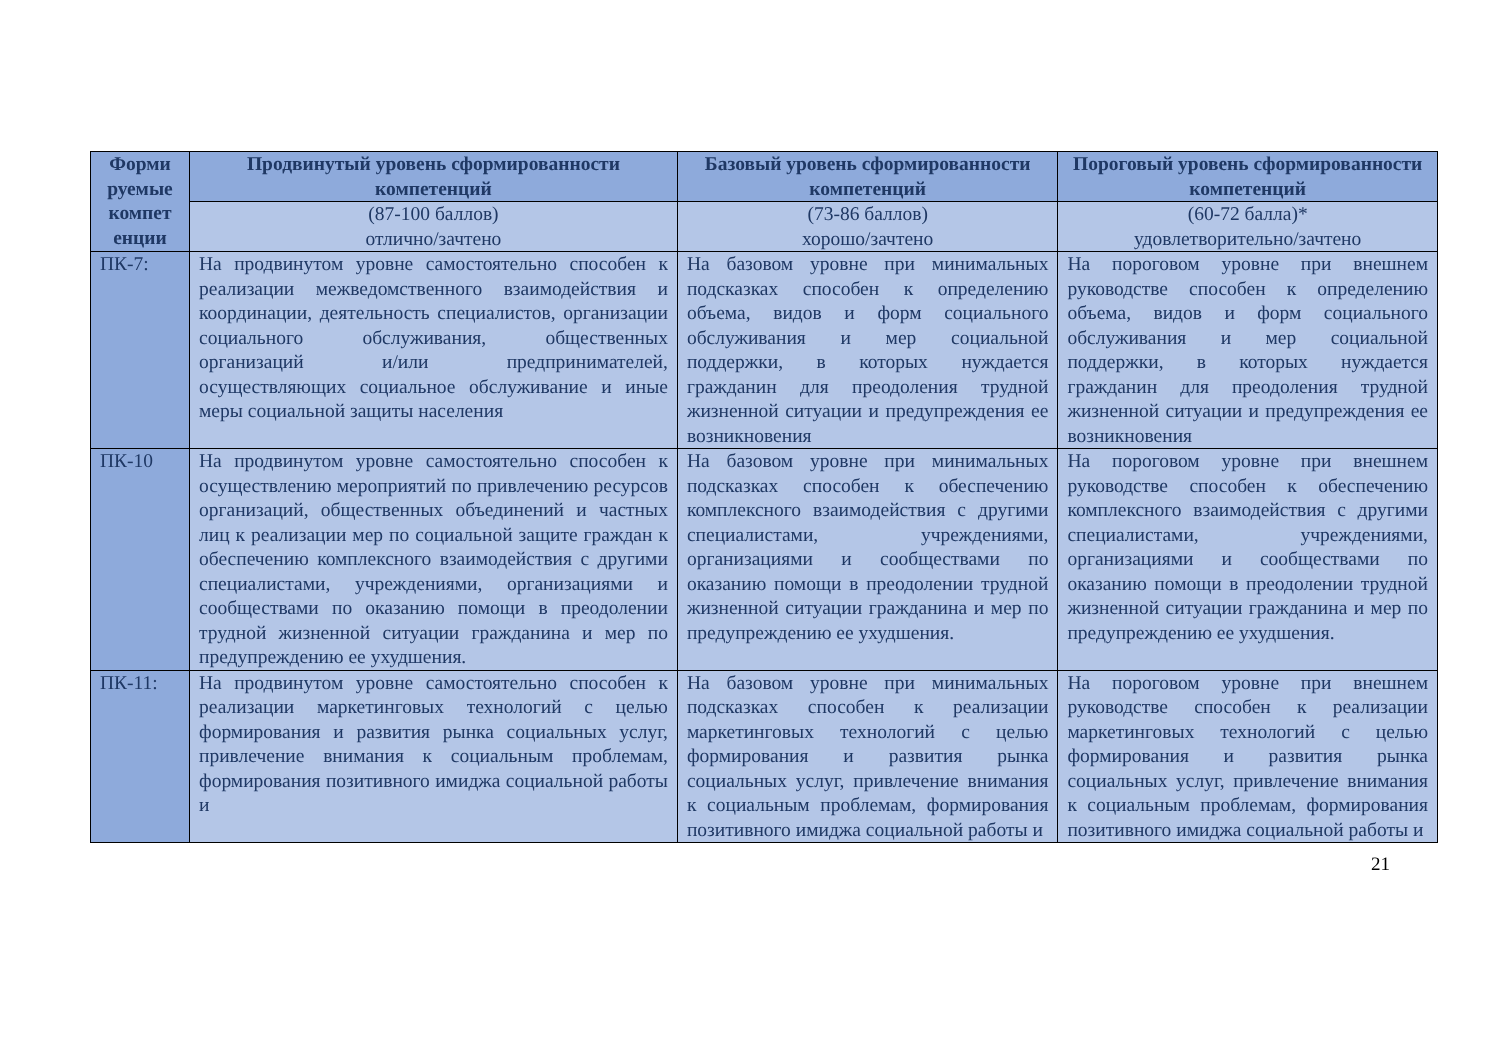| Форми руемые компет енции | Продвинутый уровень сформированности компетенций | Базовый уровень сформированности компетенций | Пороговый уровень сформированности компетенций |
| --- | --- | --- | --- |
| | (87-100 баллов) отлично/зачтено | (73-86 баллов) хорошо/зачтено | (60-72 балла)* удовлетворительно/зачтено |
| ПК-7: | На продвинутом уровне самостоятельно способен к реализации межведомственного взаимодействия и координации, деятельность специалистов, организации социального обслуживания, общественных организаций и/или предпринимателей, осуществляющих социальное обслуживание и иные меры социальной защиты населения | На базовом уровне при минимальных подсказках способен к определению объема, видов и форм социального обслуживания и мер социальной поддержки, в которых нуждается гражданин для преодоления трудной жизненной ситуации и предупреждения ее возникновения | На пороговом уровне при внешнем руководстве способен к определению объема, видов и форм социального обслуживания и мер социальной поддержки, в которых нуждается гражданин для преодоления трудной жизненной ситуации и предупреждения ее возникновения |
| ПК-10 | На продвинутом уровне самостоятельно способен к осуществлению мероприятий по привлечению ресурсов организаций, общественных объединений и частных лиц к реализации мер по социальной защите граждан к обеспечению комплексного взаимодействия с другими специалистами, учреждениями, организациями и сообществами по оказанию помощи в преодолении трудной жизненной ситуации гражданина и мер по предупреждению ее ухудшения. | На базовом уровне при минимальных подсказках способен к обеспечению комплексного взаимодействия с другими специалистами, учреждениями, организациями и сообществами по оказанию помощи в преодолении трудной жизненной ситуации гражданина и мер по предупреждению ее ухудшения. | На пороговом уровне при внешнем руководстве способен к обеспечению комплексного взаимодействия с другими специалистами, учреждениями, организациями и сообществами по оказанию помощи в преодолении трудной жизненной ситуации гражданина и мер по предупреждению ее ухудшения. |
| ПК-11: | На продвинутом уровне самостоятельно способен к реализации маркетинговых технологий с целью формирования и развития рынка социальных услуг, привлечение внимания к социальным проблемам, формирования позитивного имиджа социальной работы и | На базовом уровне при минимальных подсказках способен к реализации маркетинговых технологий с целью формирования и развития рынка социальных услуг, привлечение внимания к социальным проблемам, формирования позитивного имиджа социальной работы и | На пороговом уровне при внешнем руководстве способен к реализации маркетинговых технологий с целью формирования и развития рынка социальных услуг, привлечение внимания к социальным проблемам, формирования позитивного имиджа социальной работы и |
21